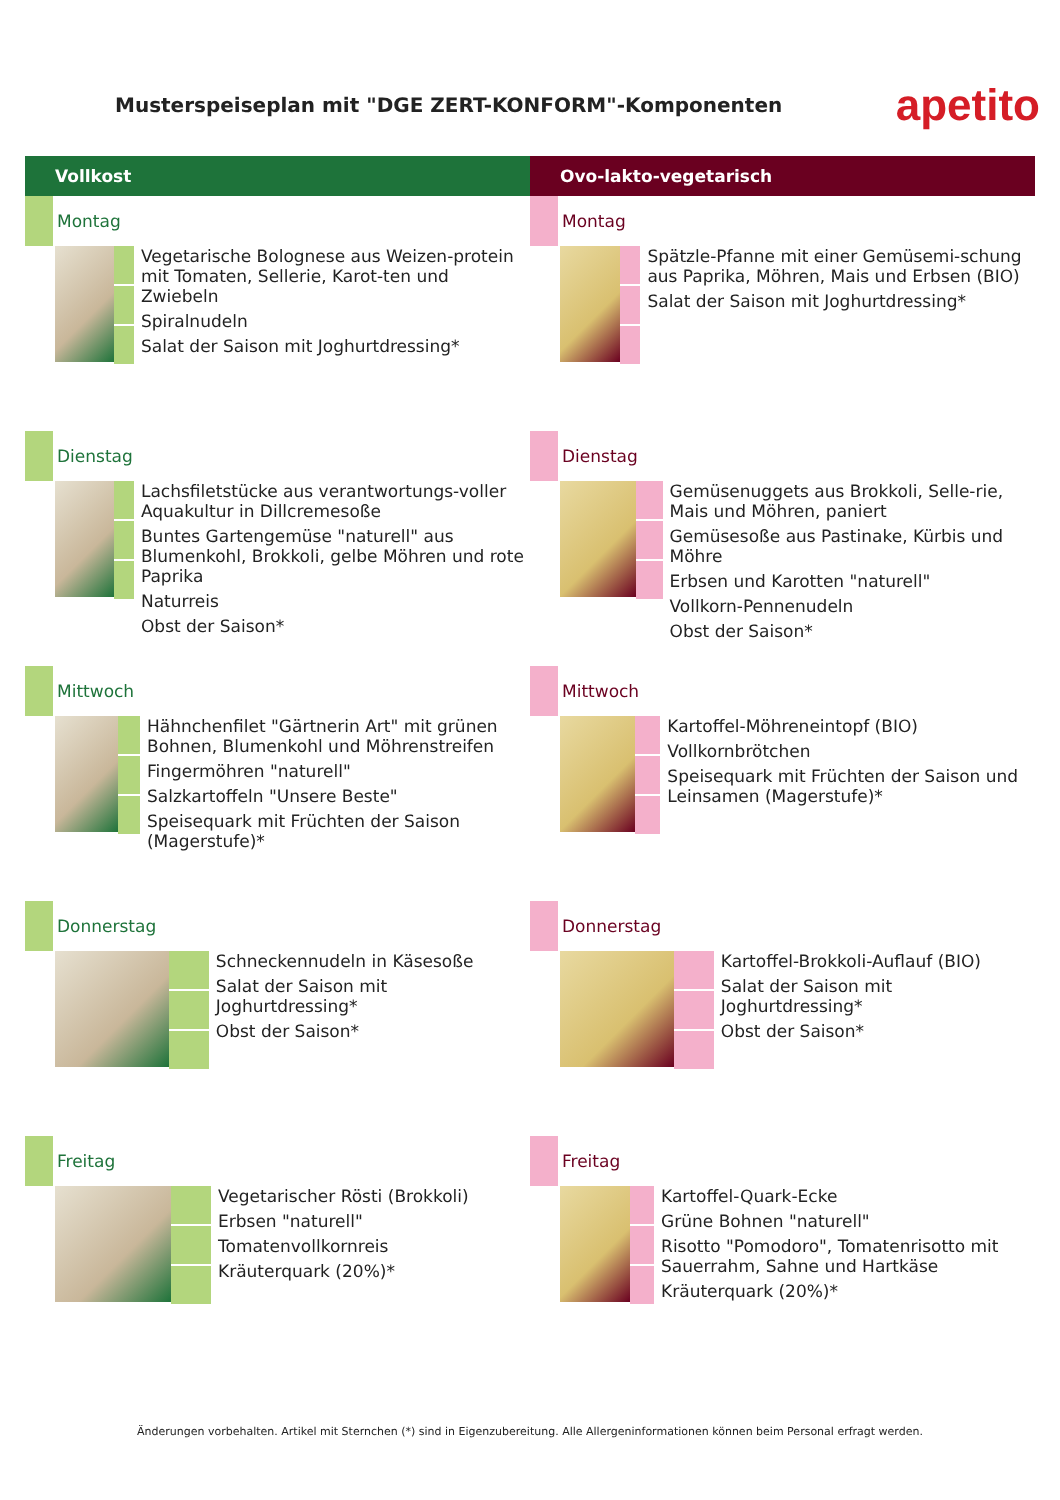Musterspeiseplan mit "DGE ZERT-KONFORM"-Komponenten
apetito
Vollkost
Montag
Vegetarische Bolognese aus Weizen-protein mit Tomaten, Sellerie, Karot-ten und Zwiebeln
Spiralnudeln
Salat der Saison mit Joghurtdressing*
Dienstag
Lachsfiletstücke aus verantwortungs-voller Aquakultur in Dillcremesoße
Buntes Gartengemüse "naturell" aus Blumenkohl, Brokkoli, gelbe Möhren und rote Paprika
Naturreis
Obst der Saison*
Mittwoch
Hähnchenfilet "Gärtnerin Art" mit grünen Bohnen, Blumenkohl und Möhrenstreifen
Fingermöhren "naturell"
Salzkartoffeln "Unsere Beste"
Speisequark mit Früchten der Saison (Magerstufe)*
Donnerstag
Schneckennudeln in Käsesoße
Salat der Saison mit Joghurtdressing*
Obst der Saison*
Freitag
Vegetarischer Rösti (Brokkoli)
Erbsen "naturell"
Tomatenvollkornreis
Kräuterquark (20%)*
Ovo-lakto-vegetarisch
Montag
Spätzle-Pfanne mit einer Gemüsemi-schung aus Paprika, Möhren, Mais und Erbsen (BIO)
Salat der Saison mit Joghurtdressing*
Dienstag
Gemüsenuggets aus Brokkoli, Selle-rie, Mais und Möhren, paniert
Gemüsesoße aus Pastinake, Kürbis und Möhre
Erbsen und Karotten "naturell"
Vollkorn-Pennenudeln
Obst der Saison*
Mittwoch
Kartoffel-Möhreneintopf (BIO)
Vollkornbrötchen
Speisequark mit Früchten der Saison und Leinsamen (Magerstufe)*
Donnerstag
Kartoffel-Brokkoli-Auflauf (BIO)
Salat der Saison mit Joghurtdressing*
Obst der Saison*
Freitag
Kartoffel-Quark-Ecke
Grüne Bohnen "naturell"
Risotto "Pomodoro", Tomatenrisotto mit Sauerrahm, Sahne und Hartkäse
Kräuterquark (20%)*
Änderungen vorbehalten. Artikel mit Sternchen (*) sind in Eigenzubereitung. Alle Allergeninformationen können beim Personal erfragt werden.